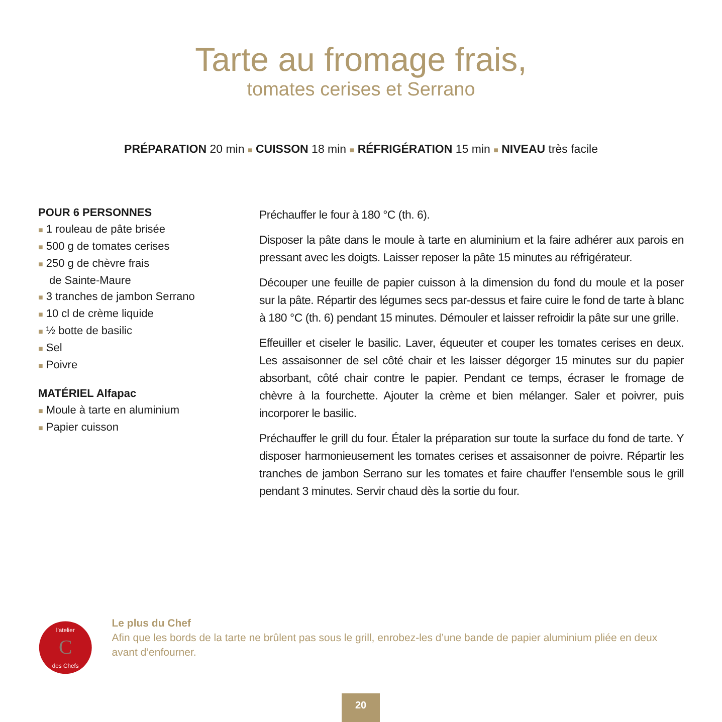Tarte au fromage frais,
tomates cerises et Serrano
PRÉPARATION 20 min ■ CUISSON 18 min ■ RÉFRIGÉRATION 15 min ■ NIVEAU très facile
POUR 6 PERSONNES
■ 1 rouleau de pâte brisée
■ 500 g de tomates cerises
■ 250 g de chèvre frais
de Sainte-Maure
■ 3 tranches de jambon Serrano
■ 10 cl de crème liquide
■ ½ botte de basilic
■ Sel
■ Poivre
MATÉRIEL Alfapac
■ Moule à tarte en aluminium
■ Papier cuisson
Préchauffer le four à 180 °C (th. 6).
Disposer la pâte dans le moule à tarte en aluminium et la faire adhérer aux parois en pressant avec les doigts. Laisser reposer la pâte 15 minutes au réfrigérateur.
Découper une feuille de papier cuisson à la dimension du fond du moule et la poser sur la pâte. Répartir des légumes secs par-dessus et faire cuire le fond de tarte à blanc à 180 °C (th. 6) pendant 15 minutes. Démouler et laisser refroidir la pâte sur une grille.
Effeuiller et ciseler le basilic. Laver, équeuter et couper les tomates cerises en deux. Les assaisonner de sel côté chair et les laisser dégorger 15 minutes sur du papier absorbant, côté chair contre le papier. Pendant ce temps, écraser le fromage de chèvre à la fourchette. Ajouter la crème et bien mélanger. Saler et poivrer, puis incorporer le basilic.
Préchauffer le grill du four. Étaler la préparation sur toute la surface du fond de tarte. Y disposer harmonieusement les tomates cerises et assaisonner de poivre. Répartir les tranches de jambon Serrano sur les tomates et faire chauffer l’ensemble sous le grill pendant 3 minutes. Servir chaud dès la sortie du four.
C
l'atelier
des Chefs
Le plus du Chef
Afin que les bords de la tarte ne brûlent pas sous le grill, enrobez-les d’une bande de papier aluminium pliée en deux avant d’enfourner.
20